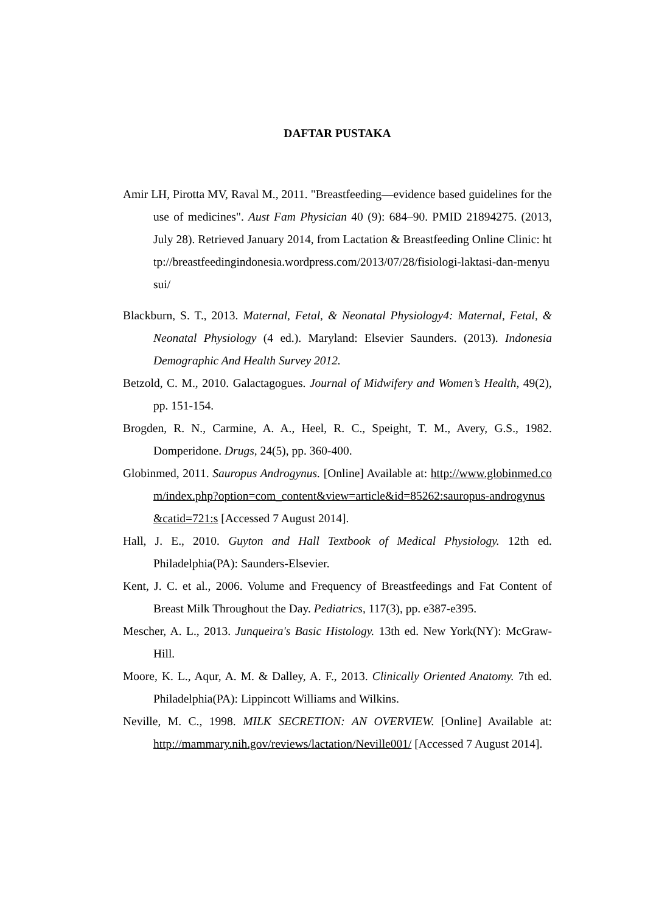DAFTAR PUSTAKA
Amir LH, Pirotta MV, Raval M., 2011. "Breastfeeding—evidence based guidelines for the use of medicines". Aust Fam Physician 40 (9): 684–90. PMID 21894275. (2013, July 28). Retrieved January 2014, from Lactation & Breastfeeding Online Clinic: http://breastfeedingindonesia.wordpress.com/2013/07/28/fisiologi-laktasi-dan-menyusui/
Blackburn, S. T., 2013. Maternal, Fetal, & Neonatal Physiology4: Maternal, Fetal, & Neonatal Physiology (4 ed.). Maryland: Elsevier Saunders. (2013). Indonesia Demographic And Health Survey 2012.
Betzold, C. M., 2010. Galactagogues. Journal of Midwifery and Women’s Health, 49(2), pp. 151-154.
Brogden, R. N., Carmine, A. A., Heel, R. C., Speight, T. M., Avery, G.S., 1982. Domperidone. Drugs, 24(5), pp. 360-400.
Globinmed, 2011. Sauropus Androgynus. [Online] Available at: http://www.globinmed.com/index.php?option=com_content&view=article&id=85262:sauropus-androgynus&catid=721:s [Accessed 7 August 2014].
Hall, J. E., 2010. Guyton and Hall Textbook of Medical Physiology. 12th ed. Philadelphia(PA): Saunders-Elsevier.
Kent, J. C. et al., 2006. Volume and Frequency of Breastfeedings and Fat Content of Breast Milk Throughout the Day. Pediatrics, 117(3), pp. e387-e395.
Mescher, A. L., 2013. Junqueira's Basic Histology. 13th ed. New York(NY): McGraw-Hill.
Moore, K. L., Aqur, A. M. & Dalley, A. F., 2013. Clinically Oriented Anatomy. 7th ed. Philadelphia(PA): Lippincott Williams and Wilkins.
Neville, M. C., 1998. MILK SECRETION: AN OVERVIEW. [Online] Available at: http://mammary.nih.gov/reviews/lactation/Neville001/ [Accessed 7 August 2014].